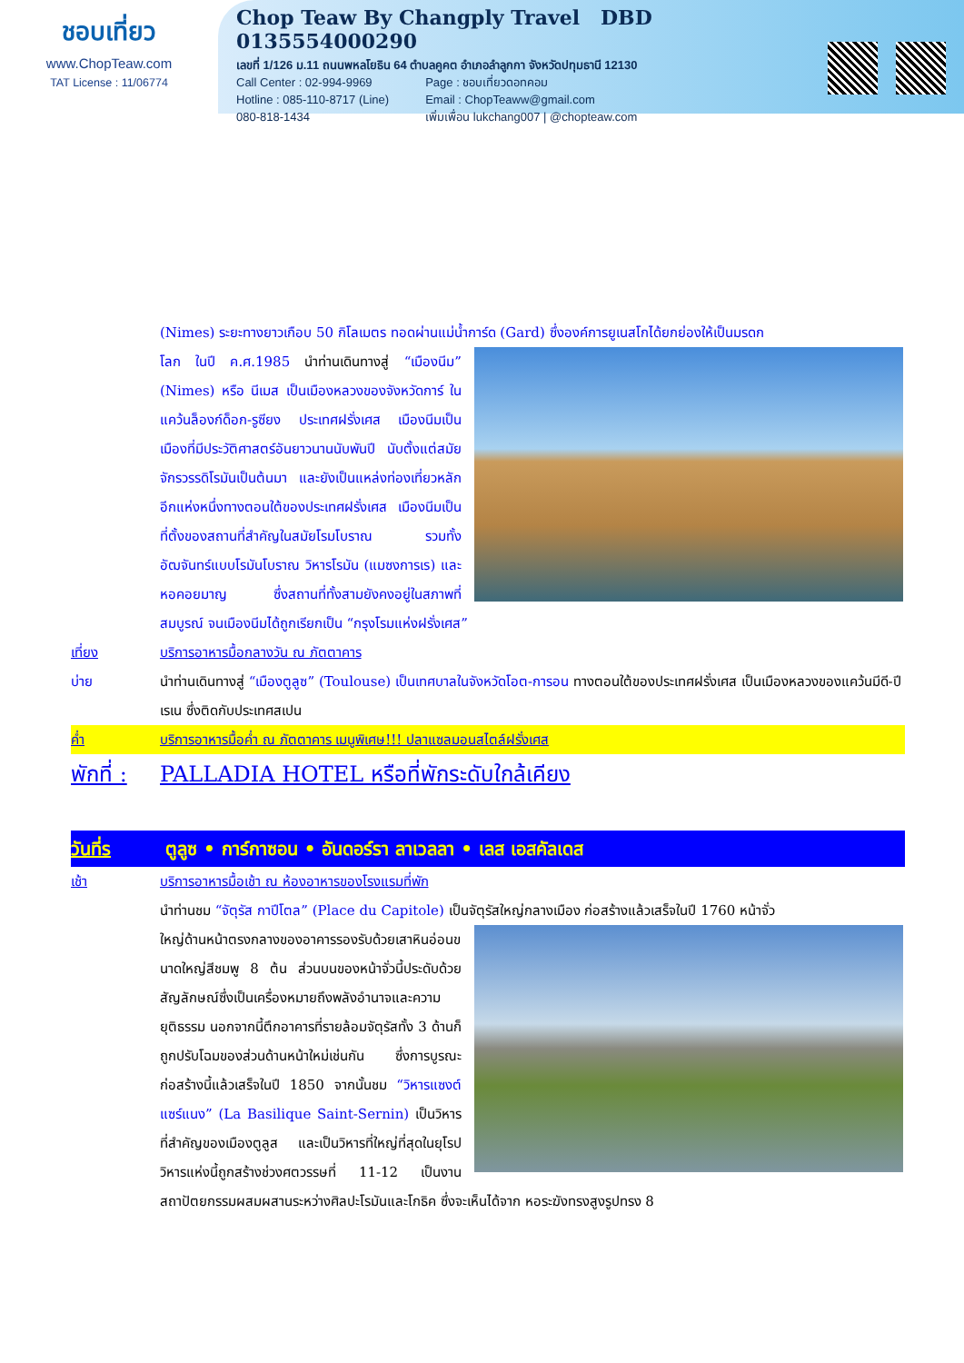ชอบเที่ยว
www.ChopTeaw.com
TAT License : 11/06774
Chop Teaw By Changply Travel DBD 0135554000290
เลขที่ 1/126 ม.11 ถนนพหลโยธิน 64 ตำบลคูคต อำเภอลำลูกกา จังหวัดปทุมธานี 12130
Call Center : 02-994-9969
Hotline : 085-110-8717 (Line)
080-818-1434
Page : ชอบเที่ยวดอทคอม
Email : ChopTeaww@gmail.com
เพิ่มเพื่อน lukchang007 | @chopteaw.com
(Nimes) ระยะทางยาวเกือบ 50 กิโลเมตร ทอดผ่านแม่น้ำการ์ด (Gard) ซึ่งองค์การยูเนสโกได้ยกย่องให้เป็นมรดก
โลก ในปี ค.ศ.1985 นำท่านเดินทางสู่ “เมืองนีม” (Nimes) หรือ นีเมส เป็นเมืองหลวงของจังหวัดการ์ ในแคว้นล็องก์ด็อก-รูซียง ประเทศฝรั่งเศส เมืองนีมเป็นเมืองที่มีประวัติศาสตร์อันยาวนานนับพันปี นับตั้งแต่สมัยจักรวรรดิโรมันเป็นต้นมา และยังเป็นแหล่งท่องเที่ยวหลักอีกแห่งหนึ่งทางตอนใต้ของประเทศฝรั่งเศส เมืองนีมเป็นที่ตั้งของสถานที่สำคัญในสมัยโรมโบราณ รวมทั้งอัฒจันทร์แบบโรมันโบราณ วิหารโรมัน (แมซงการเร) และหอคอยมาญ ซึ่งสถานที่ทั้งสามยังคงอยู่ในสภาพที่สมบูรณ์ จนเมืองนีมได้ถูกเรียกเป็น “กรุงโรมแห่งฝรั่งเศส”
เที่ยง บริการอาหารมื้อกลางวัน ณ ภัตตาคาร
บ่าย นำท่านเดินทางสู่ “เมืองตูลูซ” (Toulouse) เป็นเทศบาลในจังหวัดโอต-การอน ทางตอนใต้ของประเทศฝรั่งเศส เป็นเมืองหลวงของแคว้นมีดี-ปีเรเน ซึ่งติดกับประเทศสเปน
ค่ำ บริการอาหารมื้อค่ำ ณ ภัตตาคาร เมนูพิเศษ!!! ปลาแซลมอนสไตล์ฝรั่งเศส
พักที่ : PALLADIA HOTEL หรือที่พักระดับใกล้เคียง
วันที่ร ตูลูซ • การ์กาซอน • อันดอร์รา ลาเวลลา • เลส เอสคัลเดส
เช้า บริการอาหารมื้อเช้า ณ ห้องอาหารของโรงแรมที่พัก
นำท่านชม “จัตุรัส กาปีโตล” (Place du Capitole) เป็นจัตุรัสใหญ่กลางเมือง ก่อสร้างแล้วเสร็จในปี 1760 หน้าจั่ว
ใหญ่ด้านหน้าตรงกลางของอาคารรองรับด้วยเสาหินอ่อนขนาดใหญ่สีชมพู 8 ต้น ส่วนบนของหน้าจั่วนี้ประดับด้วยสัญลักษณ์ซึ่งเป็นเครื่องหมายถึงพลังอำนาจและความยุติธรรม นอกจากนี้ตึกอาคารที่รายล้อมจัตุรัสทั้ง 3 ด้านก็ถูกปรับโฉมของส่วนด้านหน้าใหม่เช่นกัน ซึ่งการบูรณะก่อสร้างนี้แล้วเสร็จในปี 1850 จากนั้นชม “วิหารแซงต์ แซร์แนง” (La Basilique Saint-Sernin) เป็นวิหารที่สำคัญของเมืองตูลูส และเป็นวิหารที่ใหญ่ที่สุดในยุโรป วิหารแห่งนี้ถูกสร้างช่วงศตวรรษที่ 11-12 เป็นงานสถาปัตยกรรมผสมผสานระหว่างศิลปะโรมันและโกธิค ซึ่งจะเห็นได้จาก หอระฆังทรงสูงรูปทรง 8